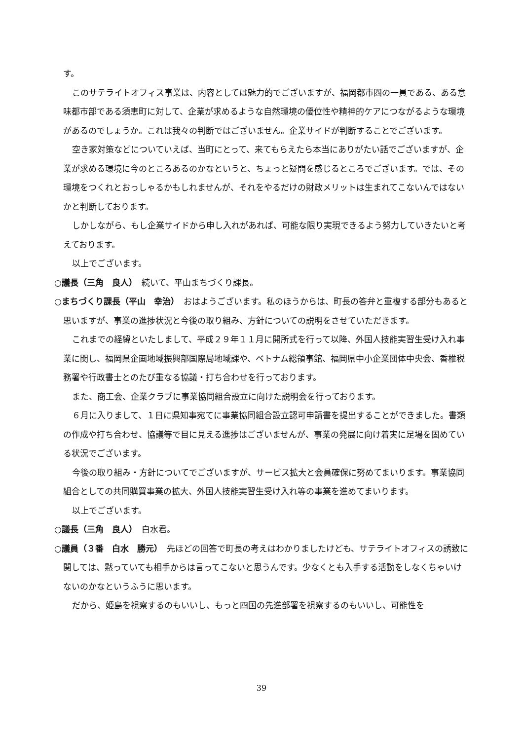す。
このサテライトオフィス事業は、内容としては魅力的でございますが、福岡都市圏の一員である、ある意味都市部である須恵町に対して、企業が求めるような自然環境の優位性や精神的ケアにつながるような環境があるのでしょうか。これは我々の判断ではございません。企業サイドが判断することでございます。
空き家対策などについていえば、当町にとって、来てもらえたら本当にありがたい話でございますが、企業が求める環境に今のところあるのかなというと、ちょっと疑問を感じるところでございます。では、その環境をつくれとおっしゃるかもしれませんが、それをやるだけの財政メリットは生まれてこないんではないかと判断しております。
しかしながら、もし企業サイドから申し入れがあれば、可能な限り実現できるよう努力していきたいと考えております。
以上でございます。
○議長（三角　良人）　続いて、平山まちづくり課長。
○まちづくり課長（平山　幸治）　おはようございます。私のほうからは、町長の答弁と重複する部分もあると思いますが、事業の進捗状況と今後の取り組み、方針についての説明をさせていただきます。
これまでの経緯といたしまして、平成２９年１１月に開所式を行って以降、外国人技能実習生受け入れ事業に関し、福岡県企画地域振興部国際局地域課や、ベトナム総領事館、福岡県中小企業団体中央会、香椎税務署や行政書士とのたび重なる協議・打ち合わせを行っております。
また、商工会、企業クラブに事業協同組合設立に向けた説明会を行っております。
６月に入りまして、１日に県知事宛てに事業協同組合設立認可申請書を提出することができました。書類の作成や打ち合わせ、協議等で目に見える進捗はございませんが、事業の発展に向け着実に足場を固めている状況でございます。
今後の取り組み・方針についてでございますが、サービス拡大と会員確保に努めてまいります。事業協同組合としての共同購買事業の拡大、外国人技能実習生受け入れ等の事業を進めてまいります。
以上でございます。
○議長（三角　良人）　白水君。
○議員（３番　白水　勝元）　先ほどの回答で町長の考えはわかりましたけども、サテライトオフィスの誘致に関しては、黙っていても相手からは言ってこないと思うんです。少なくとも入手する活動をしなくちゃいけないのかなというふうに思います。
だから、姫島を視察するのもいいし、もっと四国の先進部署を視察するのもいいし、可能性を
39